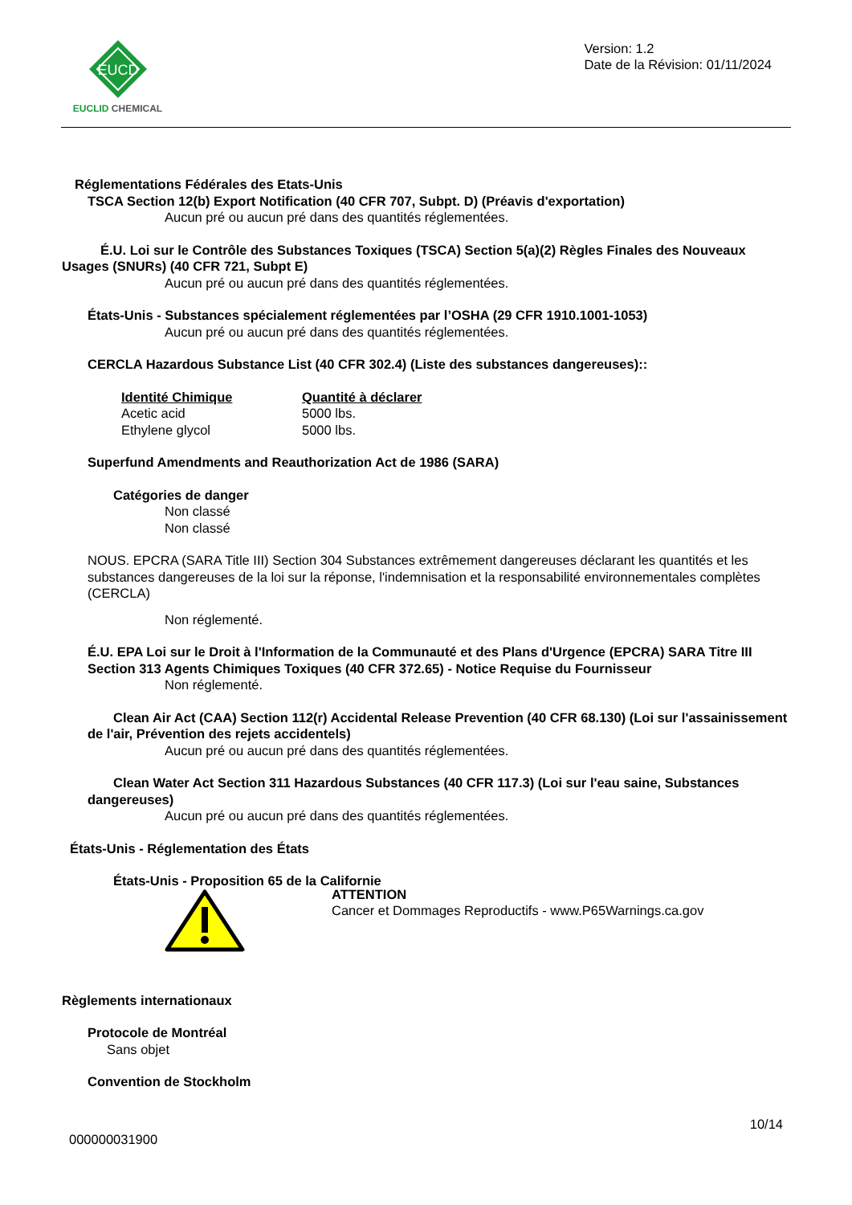EUCD
EUCLID CHEMICAL
Version: 1.2
Date de la Révision: 01/11/2024
Réglementations Fédérales des Etats-Unis
TSCA Section 12(b) Export Notification (40 CFR 707, Subpt. D) (Préavis d'exportation)
Aucun pré ou aucun pré dans des quantités réglementées.
É.U. Loi sur le Contrôle des Substances Toxiques (TSCA) Section 5(a)(2) Règles Finales des Nouveaux Usages (SNURs) (40 CFR 721, Subpt E)
Aucun pré ou aucun pré dans des quantités réglementées.
États-Unis - Substances spécialement réglementées par l’OSHA (29 CFR 1910.1001-1053)
Aucun pré ou aucun pré dans des quantités réglementées.
CERCLA Hazardous Substance List (40 CFR 302.4) (Liste des substances dangereuses)::
| Identité Chimique | Quantité à déclarer |
| --- | --- |
| Acetic acid | 5000 lbs. |
| Ethylene glycol | 5000 lbs. |
Superfund Amendments and Reauthorization Act de 1986 (SARA)
Catégories de danger
Non classé
Non classé
NOUS. EPCRA (SARA Title III) Section 304 Substances extrêmement dangereuses déclarant les quantités et les substances dangereuses de la loi sur la réponse, l'indemnisation et la responsabilité environnementales complètes (CERCLA)
Non réglementé.
É.U. EPA Loi sur le Droit à l'Information de la Communauté et des Plans d'Urgence (EPCRA) SARA Titre III Section 313 Agents Chimiques Toxiques (40 CFR 372.65) - Notice Requise du Fournisseur
Non réglementé.
Clean Air Act (CAA) Section 112(r) Accidental Release Prevention (40 CFR 68.130) (Loi sur l'assainissement de l'air, Prévention des rejets accidentels)
Aucun pré ou aucun pré dans des quantités réglementées.
Clean Water Act Section 311 Hazardous Substances (40 CFR 117.3) (Loi sur l'eau saine, Substances dangereuses)
Aucun pré ou aucun pré dans des quantités réglementées.
États-Unis - Réglementation des États
États-Unis - Proposition 65 de la Californie
ATTENTION
Cancer et Dommages Reproductifs - www.P65Warnings.ca.gov
Règlements internationaux
Protocole de Montréal
Sans objet
Convention de Stockholm
10/14
000000031900